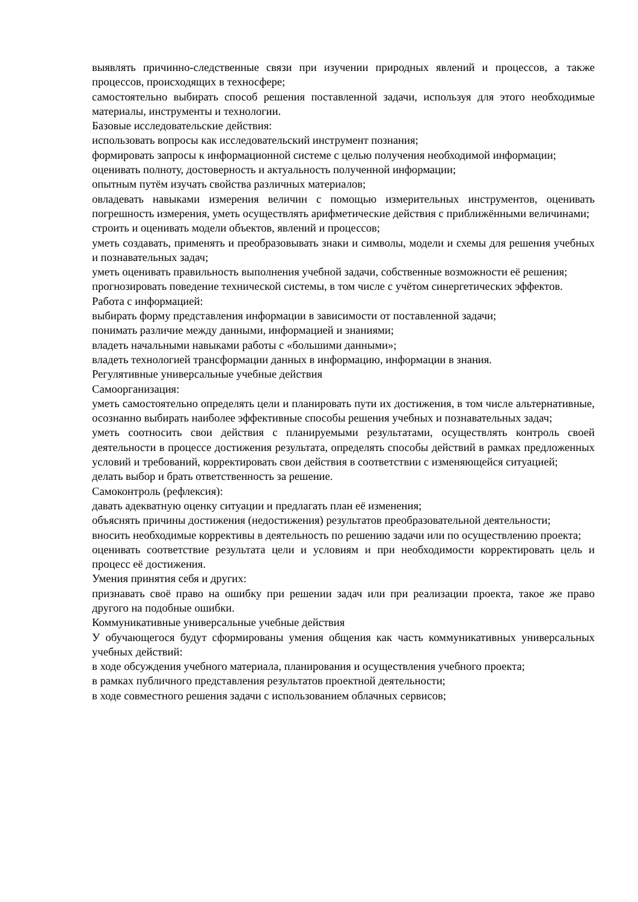выявлять причинно-следственные связи при изучении природных явлений и процессов, а также процессов, происходящих в техносфере;
самостоятельно выбирать способ решения поставленной задачи, используя для этого необходимые материалы, инструменты и технологии.
Базовые исследовательские действия:
использовать вопросы как исследовательский инструмент познания;
формировать запросы к информационной системе с целью получения необходимой информации;
оценивать полноту, достоверность и актуальность полученной информации;
опытным путём изучать свойства различных материалов;
овладевать навыками измерения величин с помощью измерительных инструментов, оценивать погрешность измерения, уметь осуществлять арифметические действия с приближёнными величинами;
строить и оценивать модели объектов, явлений и процессов;
уметь создавать, применять и преобразовывать знаки и символы, модели и схемы для решения учебных и познавательных задач;
уметь оценивать правильность выполнения учебной задачи, собственные возможности её решения;
прогнозировать поведение технической системы, в том числе с учётом синергетических эффектов.
Работа с информацией:
выбирать форму представления информации в зависимости от поставленной задачи;
понимать различие между данными, информацией и знаниями;
владеть начальными навыками работы с «большими данными»;
владеть технологией трансформации данных в информацию, информации в знания.
Регулятивные универсальные учебные действия
Самоорганизация:
уметь самостоятельно определять цели и планировать пути их достижения, в том числе альтернативные, осознанно выбирать наиболее эффективные способы решения учебных и познавательных задач;
уметь соотносить свои действия с планируемыми результатами, осуществлять контроль своей деятельности в процессе достижения результата, определять способы действий в рамках предложенных условий и требований, корректировать свои действия в соответствии с изменяющейся ситуацией;
делать выбор и брать ответственность за решение.
Самоконтроль (рефлексия):
давать адекватную оценку ситуации и предлагать план её изменения;
объяснять причины достижения (недостижения) результатов преобразовательной деятельности;
вносить необходимые коррективы в деятельность по решению задачи или по осуществлению проекта;
оценивать соответствие результата цели и условиям и при необходимости корректировать цель и процесс её достижения.
Умения принятия себя и других:
признавать своё право на ошибку при решении задач или при реализации проекта, такое же право другого на подобные ошибки.
Коммуникативные универсальные учебные действия
У обучающегося будут сформированы умения общения как часть коммуникативных универсальных учебных действий:
в ходе обсуждения учебного материала, планирования и осуществления учебного проекта;
в рамках публичного представления результатов проектной деятельности;
в ходе совместного решения задачи с использованием облачных сервисов;